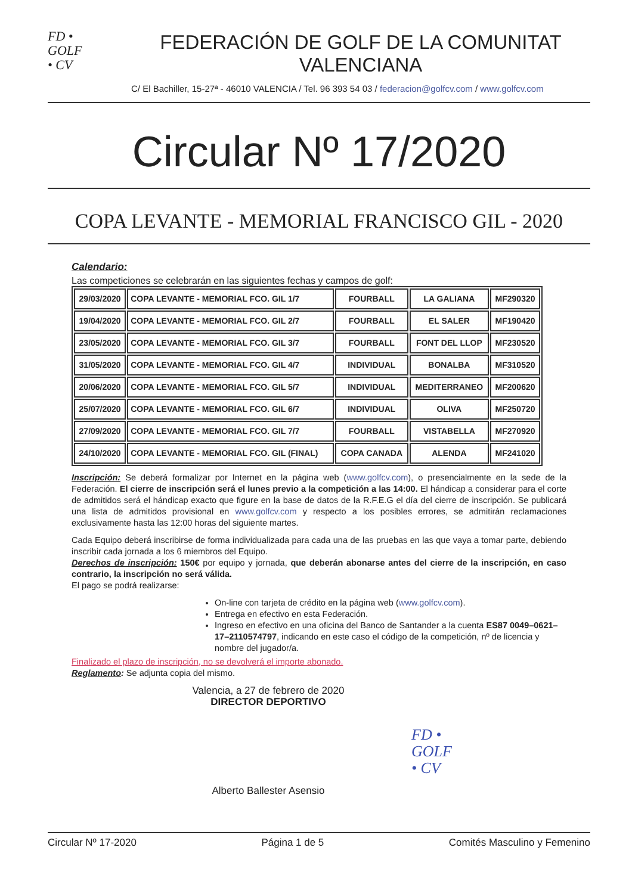FD •
GOLF
• CV
FEDERACIÓN DE GOLF DE LA COMUNITAT VALENCIANA
C/ El Bachiller, 15-27ª - 46010 VALENCIA / Tel. 96 393 54 03 / federacion@golfcv.com / www.golfcv.com
Circular Nº 17/2020
COPA LEVANTE - MEMORIAL FRANCISCO GIL - 2020
Calendario:
Las competiciones se celebrarán en las siguientes fechas y campos de golf:
| 29/03/2020 | COPA LEVANTE - MEMORIAL FCO. GIL 1/7 | FOURBALL | LA GALIANA | MF290320 |
| 19/04/2020 | COPA LEVANTE - MEMORIAL FCO. GIL 2/7 | FOURBALL | EL SALER | MF190420 |
| 23/05/2020 | COPA LEVANTE - MEMORIAL FCO. GIL 3/7 | FOURBALL | FONT DEL LLOP | MF230520 |
| 31/05/2020 | COPA LEVANTE - MEMORIAL FCO. GIL 4/7 | INDIVIDUAL | BONALBA | MF310520 |
| 20/06/2020 | COPA LEVANTE - MEMORIAL FCO. GIL 5/7 | INDIVIDUAL | MEDITERRANEO | MF200620 |
| 25/07/2020 | COPA LEVANTE - MEMORIAL FCO. GIL 6/7 | INDIVIDUAL | OLIVA | MF250720 |
| 27/09/2020 | COPA LEVANTE - MEMORIAL FCO. GIL 7/7 | FOURBALL | VISTABELLA | MF270920 |
| 24/10/2020 | COPA LEVANTE - MEMORIAL FCO. GIL (FINAL) | COPA CANADA | ALENDA | MF241020 |
Inscripción: Se deberá formalizar por Internet en la página web (www.golfcv.com), o presencialmente en la sede de la Federación. El cierre de inscripción será el lunes previo a la competición a las 14:00. El hándicap a considerar para el corte de admitidos será el hándicap exacto que figure en la base de datos de la R.F.E.G el día del cierre de inscripción. Se publicará una lista de admitidos provisional en www.golfcv.com y respecto a los posibles errores, se admitirán reclamaciones exclusivamente hasta las 12:00 horas del siguiente martes.
Cada Equipo deberá inscribirse de forma individualizada para cada una de las pruebas en las que vaya a tomar parte, debiendo inscribir cada jornada a los 6 miembros del Equipo.
Derechos de inscripción: 150€ por equipo y jornada, que deberán abonarse antes del cierre de la inscripción, en caso contrario, la inscripción no será válida.
El pago se podrá realizarse:
On-line con tarjeta de crédito en la página web (www.golfcv.com).
Entrega en efectivo en esta Federación.
Ingreso en efectivo en una oficina del Banco de Santander a la cuenta ES87 0049–0621–17–2110574797, indicando en este caso el código de la competición, nº de licencia y nombre del jugador/a.
Finalizado el plazo de inscripción, no se devolverá el importe abonado.
Reglamento: Se adjunta copia del mismo.
Valencia, a 27 de febrero de 2020
DIRECTOR DEPORTIVO
Alberto Ballester Asensio
FD •
GOLF
• CV
Circular Nº 17-2020 Página 1 de 5 Comités Masculino y Femenino